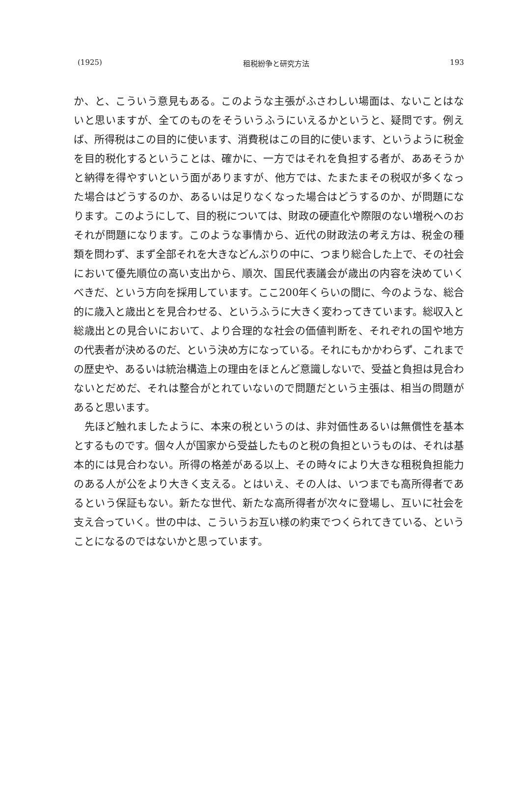(1925) 租税紛争と研究方法 193
か、と、こういう意見もある。このような主張がふさわしい場面は、ないことはないと思いますが、全てのものをそういうふうにいえるかというと、疑問です。例えば、所得税はこの目的に使います、消費税はこの目的に使います、というように税金を目的税化するということは、確かに、一方ではそれを負担する者が、ああそうかと納得を得やすいという面がありますが、他方では、たまたまその税収が多くなった場合はどうするのか、あるいは足りなくなった場合はどうするのか、が問題になります。このようにして、目的税については、財政の硬直化や際限のない増税へのおそれが問題になります。このような事情から、近代の財政法の考え方は、税金の種類を問わず、まず全部それを大きなどんぶりの中に、つまり総合した上で、その社会において優先順位の高い支出から、順次、国民代表議会が歳出の内容を決めていくべきだ、という方向を採用しています。ここ200年くらいの間に、今のような、総合的に歳入と歳出とを見合わせる、というふうに大きく変わってきています。総収入と総歳出との見合いにおいて、より合理的な社会の価値判断を、それぞれの国や地方の代表者が決めるのだ、という決め方になっている。それにもかかわらず、これまでの歴史や、あるいは統治構造上の理由をほとんど意識しないで、受益と負担は見合わないとだめだ、それは整合がとれていないので問題だという主張は、相当の問題があると思います。
　先ほど触れましたように、本来の税というのは、非対価性あるいは無償性を基本とするものです。個々人が国家から受益したものと税の負担というものは、それは基本的には見合わない。所得の格差がある以上、その時々により大きな租税負担能力のある人が公をより大きく支える。とはいえ、その人は、いつまでも高所得者であるという保証もない。新たな世代、新たな高所得者が次々に登場し、互いに社会を支え合っていく。世の中は、こういうお互い様の約束でつくられてきている、ということになるのではないかと思っています。